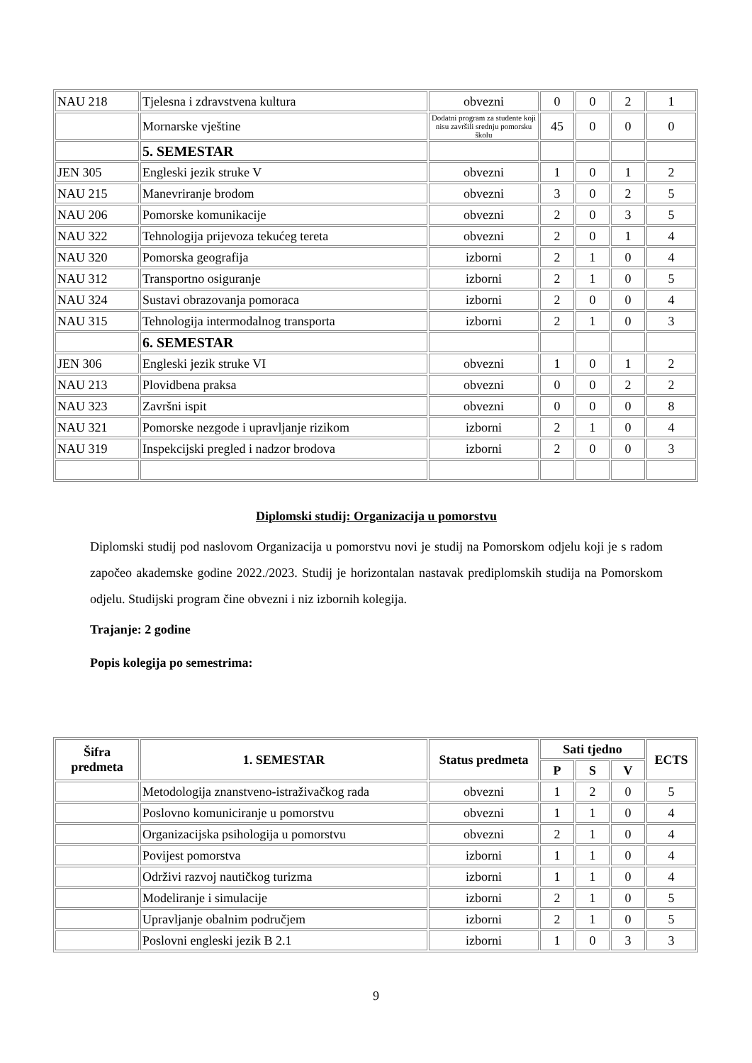| NAU 218 | Tjelesna i zdravstvena kultura | obvezni | 0 | 0 | 2 | 1 |
| | Mornarske vještine | Dodatni program za studente koji nisu završili srednju pomorsku školu | 45 | 0 | 0 | 0 |
| | 5. SEMESTAR | | | | | |
| JEN 305 | Engleski jezik struke V | obvezni | 1 | 0 | 1 | 2 |
| NAU 215 | Manevriranje brodom | obvezni | 3 | 0 | 2 | 5 |
| NAU 206 | Pomorske komunikacije | obvezni | 2 | 0 | 3 | 5 |
| NAU 322 | Tehnologija prijevoza tekućeg tereta | obvezni | 2 | 0 | 1 | 4 |
| NAU 320 | Pomorska geografija | izborni | 2 | 1 | 0 | 4 |
| NAU 312 | Transportno osiguranje | izborni | 2 | 1 | 0 | 5 |
| NAU 324 | Sustavi obrazovanja pomoraca | izborni | 2 | 0 | 0 | 4 |
| NAU 315 | Tehnologija intermodalnog transporta | izborni | 2 | 1 | 0 | 3 |
| | 6. SEMESTAR | | | | | |
| JEN 306 | Engleski jezik struke VI | obvezni | 1 | 0 | 1 | 2 |
| NAU 213 | Plovidbena praksa | obvezni | 0 | 0 | 2 | 2 |
| NAU 323 | Završni ispit | obvezni | 0 | 0 | 0 | 8 |
| NAU 321 | Pomorske nezgode i upravljanje rizikom | izborni | 2 | 1 | 0 | 4 |
| NAU 319 | Inspekcijski pregled i nadzor brodova | izborni | 2 | 0 | 0 | 3 |
Diplomski studij: Organizacija u pomorstvu
Diplomski studij pod naslovom Organizacija u pomorstvu novi je studij na Pomorskom odjelu koji je s radom započeo akademske godine 2022./2023. Studij je horizontalan nastavak prediplomskih studija na Pomorskom odjelu. Studijski program čine obvezni i niz izbornih kolegija.
Trajanje: 2 godine
Popis kolegija po semestrima:
| Šifra predmeta | 1. SEMESTAR | Status predmeta | Sati tjedno | | | ECTS |
| --- | --- | --- | --- | --- | --- | --- |
| | | | P | S | V | |
| | Metodologija znanstveno-istraživačkog rada | obvezni | 1 | 2 | 0 | 5 |
| | Poslovno komuniciranje u pomorstvu | obvezni | 1 | 1 | 0 | 4 |
| | Organizacijska psihologija u pomorstvu | obvezni | 2 | 1 | 0 | 4 |
| | Povijest pomorstva | izborni | 1 | 1 | 0 | 4 |
| | Održivi razvoj nautičkog turizma | izborni | 1 | 1 | 0 | 4 |
| | Modeliranje i simulacije | izborni | 2 | 1 | 0 | 5 |
| | Upravljanje obalnim područjem | izborni | 2 | 1 | 0 | 5 |
| | Poslovni engleski jezik B 2.1 | izborni | 1 | 0 | 3 | 3 |
9